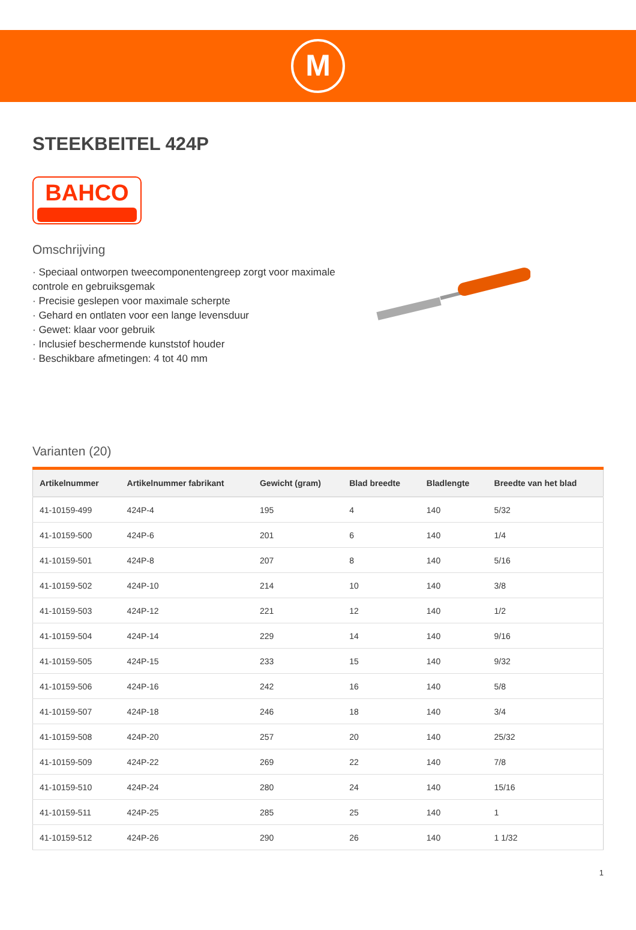M
STEEKBEITEL 424P
BAHCO
Omschrijving
· Speciaal ontworpen tweecomponentengreep zorgt voor maximale controle en gebruiksgemak
· Precisie geslepen voor maximale scherpte
· Gehard en ontlaten voor een lange levensduur
· Gewet: klaar voor gebruik
· Inclusief beschermende kunststof houder
· Beschikbare afmetingen: 4 tot 40 mm
Varianten (20)
| Artikelnummer | Artikelnummer fabrikant | Gewicht (gram) | Blad breedte | Bladlengte | Breedte van het blad |
| --- | --- | --- | --- | --- | --- |
| 41-10159-499 | 424P-4 | 195 | 4 | 140 | 5/32 |
| 41-10159-500 | 424P-6 | 201 | 6 | 140 | 1/4 |
| 41-10159-501 | 424P-8 | 207 | 8 | 140 | 5/16 |
| 41-10159-502 | 424P-10 | 214 | 10 | 140 | 3/8 |
| 41-10159-503 | 424P-12 | 221 | 12 | 140 | 1/2 |
| 41-10159-504 | 424P-14 | 229 | 14 | 140 | 9/16 |
| 41-10159-505 | 424P-15 | 233 | 15 | 140 | 9/32 |
| 41-10159-506 | 424P-16 | 242 | 16 | 140 | 5/8 |
| 41-10159-507 | 424P-18 | 246 | 18 | 140 | 3/4 |
| 41-10159-508 | 424P-20 | 257 | 20 | 140 | 25/32 |
| 41-10159-509 | 424P-22 | 269 | 22 | 140 | 7/8 |
| 41-10159-510 | 424P-24 | 280 | 24 | 140 | 15/16 |
| 41-10159-511 | 424P-25 | 285 | 25 | 140 | 1 |
| 41-10159-512 | 424P-26 | 290 | 26 | 140 | 1 1/32 |
1